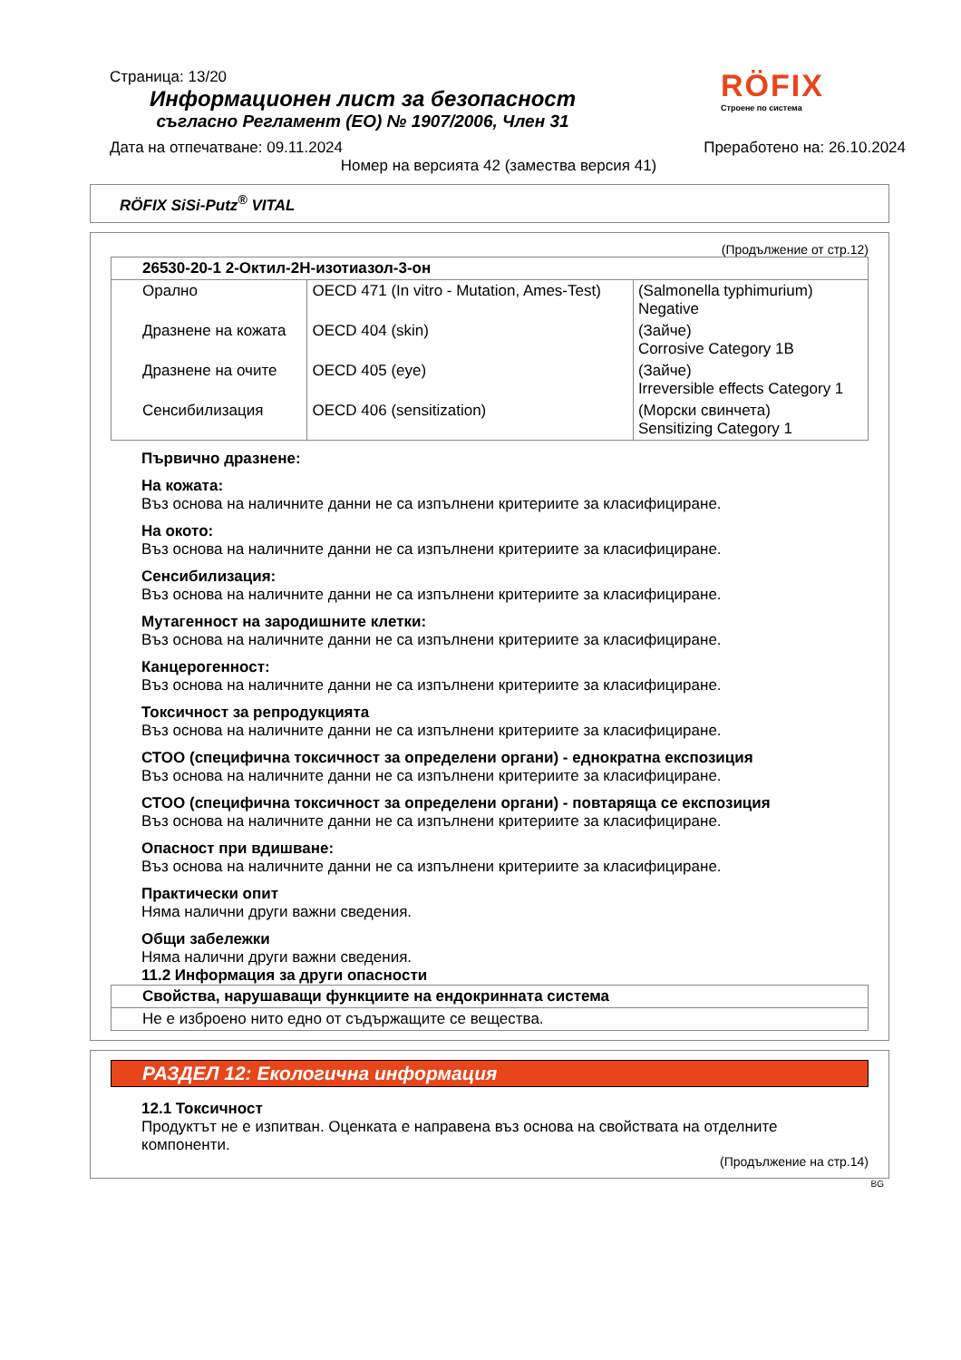Страница: 13/20
Информационен лист за безопасност
съгласно Регламент (ЕО) № 1907/2006, Член 31
RÖFIX
Строене по система
Дата на отпечатване: 09.11.2024 Преработено на: 26.10.2024
Номер на версията 42 (замества версия 41)
RÖFIX SiSi-Putz<sup>®</sup> VITAL
(Продължение от стр.12)
| 26530-20-1 2-Октил-2H-изотиазол-3-он | | |
| --- | --- | --- |
| Орално | OECD 471 (In vitro - Mutation, Ames-Test) | (Salmonella typhimurium) Negative |
| Дразнене на кожата | OECD 404 (skin) | (Зайче) Corrosive Category 1B |
| Дразнене на очите | OECD 405 (eye) | (Зайче) Irreversible effects Category 1 |
| Сенсибилизация | OECD 406 (sensitization) | (Морски свинчета) Sensitizing Category 1 |
Първично дразнене:
На кожата:
Въз основа на наличните данни не са изпълнени критериите за класифициране.
На окото:
Въз основа на наличните данни не са изпълнени критериите за класифициране.
Сенсибилизация:
Въз основа на наличните данни не са изпълнени критериите за класифициране.
Мутагенност на зародишните клетки:
Въз основа на наличните данни не са изпълнени критериите за класифициране.
Канцерогенност:
Въз основа на наличните данни не са изпълнени критериите за класифициране.
Токсичност за репродукцията
Въз основа на наличните данни не са изпълнени критериите за класифициране.
СТОО (специфична токсичност за определени органи) - еднократна експозиция
Въз основа на наличните данни не са изпълнени критериите за класифициране.
СТОО (специфична токсичност за определени органи) - повтаряща се експозиция
Въз основа на наличните данни не са изпълнени критериите за класифициране.
Опасност при вдишване:
Въз основа на наличните данни не са изпълнени критериите за класифициране.
Практически опит
Няма налични други важни сведения.
Общи забележки
Няма налични други важни сведения.
11.2 Информация за други опасности
| Свойства, нарушаващи функциите на ендокринната система |
| --- |
| Не е изброено нито едно от съдържащите се вещества. |
РАЗДЕЛ 12: Екологична информация
12.1 Токсичност
Продуктът не е изпитван. Оценката е направена въз основа на свойствата на отделните компоненти.
(Продължение на стр.14)
BG